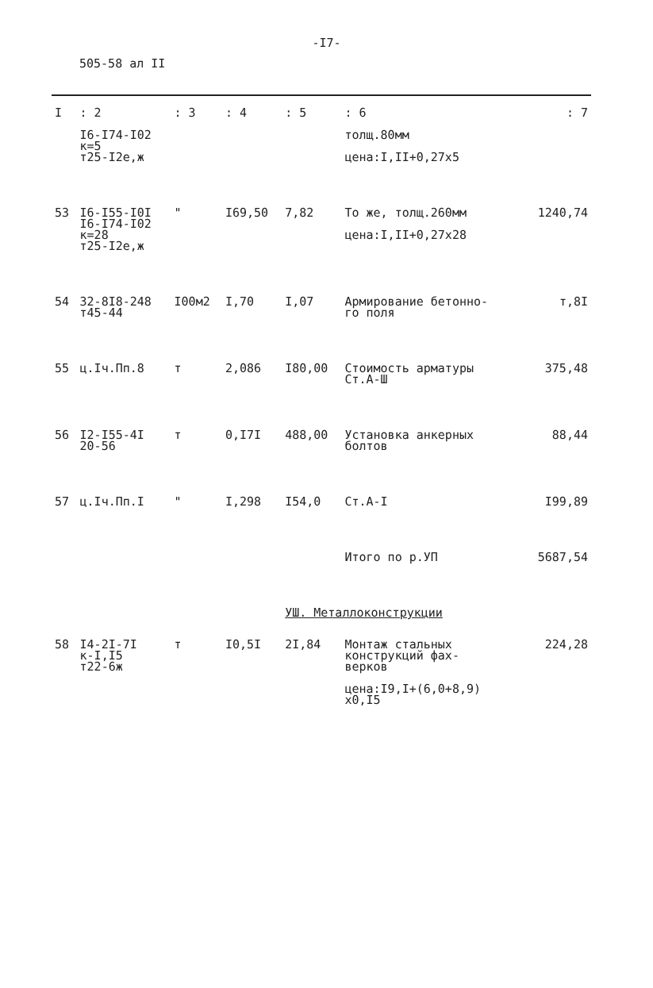-I7-
505-58 ал II
| I | : 2 | : 3 | : 4 | : 5 | : 6 | : 7 |
| --- | --- | --- | --- | --- | --- | --- |
| | I6-I74-I02 к=5 т25-I2е,ж | | | | толщ.80мм цена:I,II+0,27х5 | |
| 53 | I6-I55-I0I I6-I74-I02 к=28 т25-I2е,ж | " | I69,50 | 7,82 | То же, толщ.260мм цена:I,II+0,27х28 | 1240,74 |
| 54 | 32-8I8-248 т45-44 | I00м2 | I,70 | I,07 | Армирование бетонно- го поля | т,8I |
| 55 | ц.Iч.Пп.8 | т | 2,086 | I80,00 | Стоимость арматуры Ст.А-Ш | 375,48 |
| 56 | I2-I55-4I 20-56 | т | 0,I7I | 488,00 | Установка анкерных болтов | 88,44 |
| 57 | ц.Iч.Пп.I | " | I,298 | I54,0 | Ст.А-I | I99,89 |
| | | | | | Итого по р.УП | 5687,54 |
| | | | | УШ. Металлоконструкции | | |
| 58 | I4-2I-7I к-I,I5 т22-6ж | т | I0,5I | 2I,84 | Монтаж стальных конструкций фах- верков цена:I9,I+(6,0+8,9) х0,I5 | 224,28 |